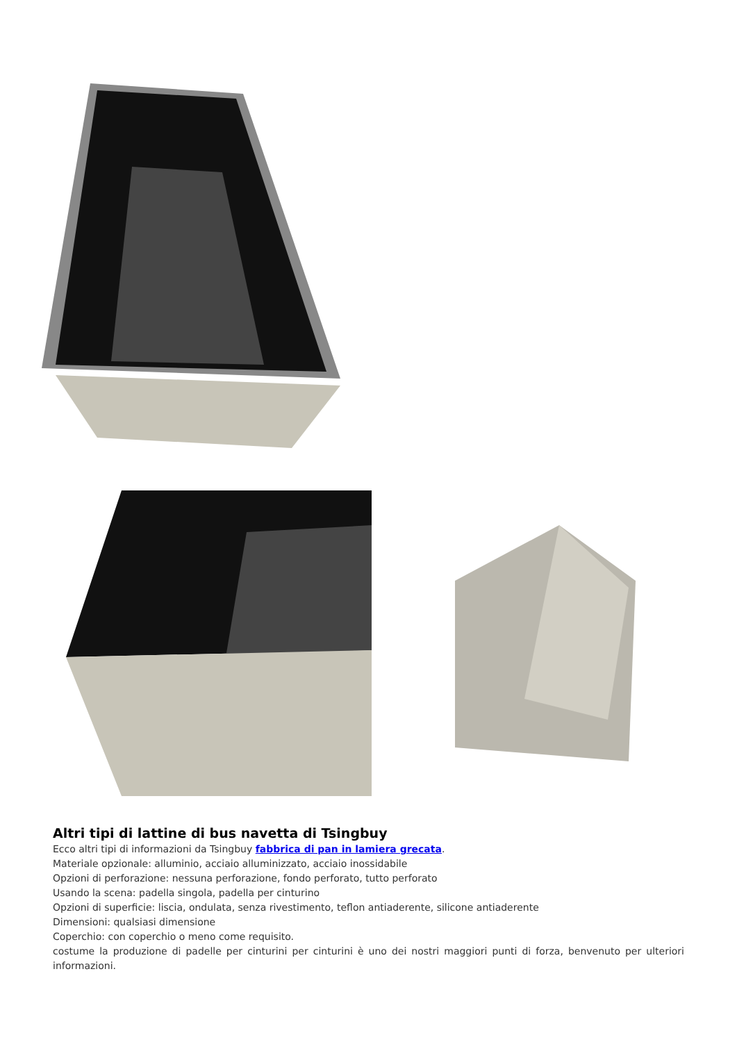Altri tipi di lattine di bus navetta di Tsingbuy
Ecco altri tipi di informazioni da Tsingbuy fabbrica di pan in lamiera grecata.
Materiale opzionale: alluminio, acciaio alluminizzato, acciaio inossidabile
Opzioni di perforazione: nessuna perforazione, fondo perforato, tutto perforato
Usando la scena: padella singola, padella per cinturino
Opzioni di superficie: liscia, ondulata, senza rivestimento, teflon antiaderente, silicone antiaderente
Dimensioni: qualsiasi dimensione
Coperchio: con coperchio o meno come requisito.
costume la produzione di padelle per cinturini per cinturini è uno dei nostri maggiori punti di forza, benvenuto per ulteriori informazioni.